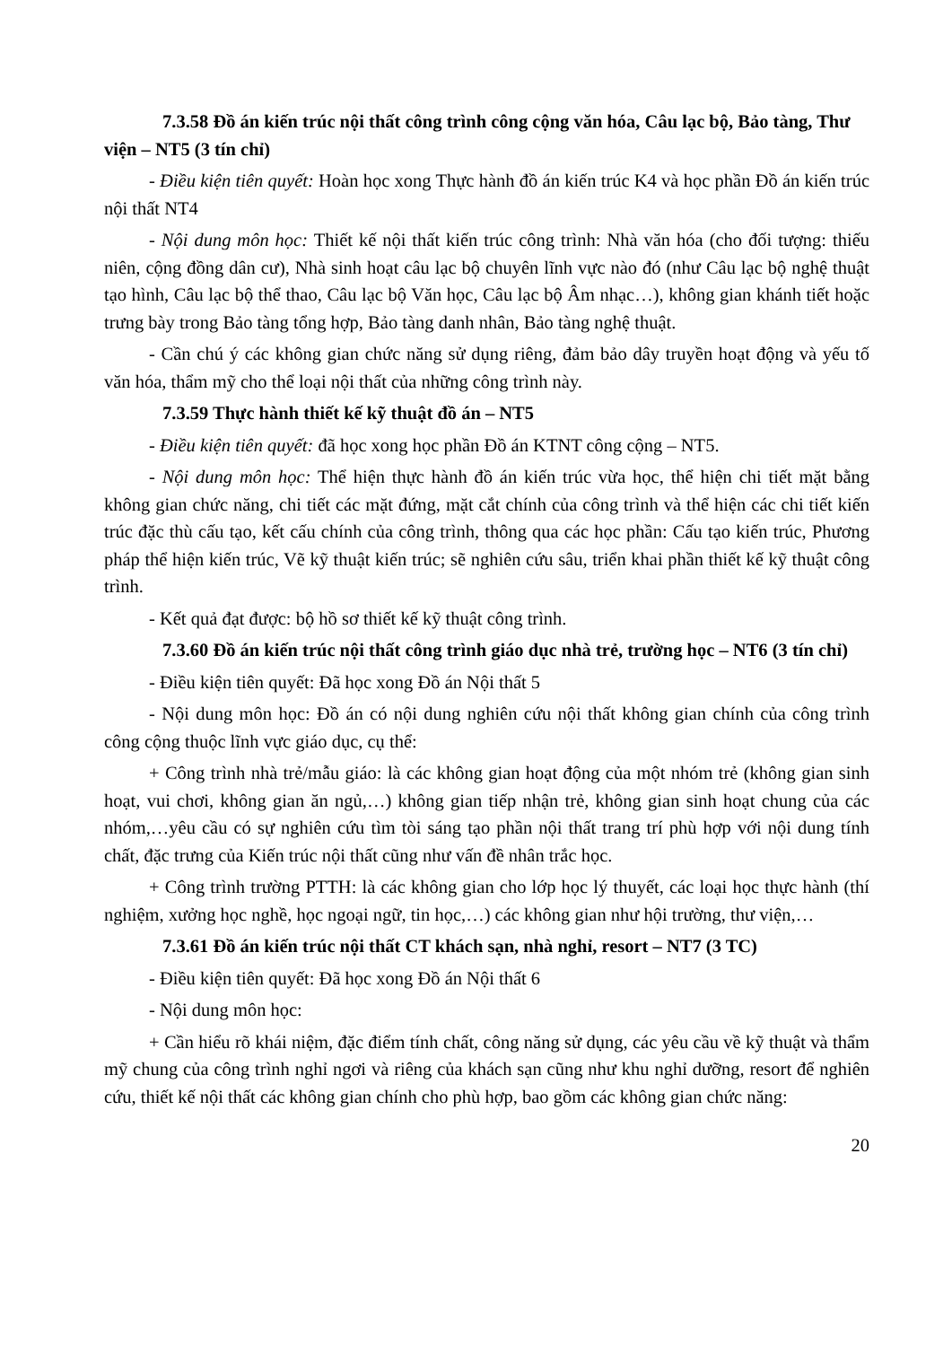7.3.58 Đồ án kiến trúc nội thất công trình công cộng văn hóa, Câu lạc bộ, Bảo tàng, Thư viện – NT5 (3 tín chỉ)
- Điều kiện tiên quyết: Hoàn học xong Thực hành đồ án kiến trúc K4 và học phần Đồ án kiến trúc nội thất NT4
- Nội dung môn học: Thiết kế nội thất kiến trúc công trình: Nhà văn hóa (cho đối tượng: thiếu niên, cộng đồng dân cư), Nhà sinh hoạt câu lạc bộ chuyên lĩnh vực nào đó (như Câu lạc bộ nghệ thuật tạo hình, Câu lạc bộ thể thao, Câu lạc bộ Văn học, Câu lạc bộ Âm nhạc…), không gian khánh tiết hoặc trưng bày trong Bảo tàng tổng hợp, Bảo tàng danh nhân, Bảo tàng nghệ thuật.
- Cần chú ý các không gian chức năng sử dụng riêng, đảm bảo dây truyền hoạt động và yếu tố văn hóa, thẩm mỹ cho thể loại nội thất của những công trình này.
7.3.59 Thực hành thiết kế kỹ thuật đồ án – NT5
- Điều kiện tiên quyết: đã học xong học phần Đồ án KTNT công cộng – NT5.
- Nội dung môn học: Thể hiện thực hành đồ án kiến trúc vừa học, thể hiện chi tiết mặt bằng không gian chức năng, chi tiết các mặt đứng, mặt cắt chính của công trình và thể hiện các chi tiết kiến trúc đặc thù cấu tạo, kết cấu chính của công trình, thông qua các học phần: Cấu tạo kiến trúc, Phương pháp thể hiện kiến trúc, Vẽ kỹ thuật kiến trúc; sẽ nghiên cứu sâu, triển khai phần thiết kế kỹ thuật công trình.
- Kết quả đạt được: bộ hồ sơ thiết kế kỹ thuật công trình.
7.3.60 Đồ án kiến trúc nội thất công trình giáo dục nhà trẻ, trường học – NT6 (3 tín chỉ)
- Điều kiện tiên quyết: Đã học xong Đồ án Nội thất 5
- Nội dung môn học: Đồ án có nội dung nghiên cứu nội thất không gian chính của công trình công cộng thuộc lĩnh vực giáo dục, cụ thể:
+ Công trình nhà trẻ/mẫu giáo: là các không gian hoạt động của một nhóm trẻ (không gian sinh hoạt, vui chơi, không gian ăn ngủ,…) không gian tiếp nhận trẻ, không gian sinh hoạt chung của các nhóm,…yêu cầu có sự nghiên cứu tìm tòi sáng tạo phần nội thất trang trí phù hợp với nội dung tính chất, đặc trưng của Kiến trúc nội thất cũng như vấn đề nhân trắc học.
+ Công trình trường PTTH: là các không gian cho lớp học lý thuyết, các loại học thực hành (thí nghiệm, xưởng học nghề, học ngoại ngữ, tin học,…) các không gian như hội trường, thư viện,…
7.3.61 Đồ án kiến trúc nội thất CT khách sạn, nhà nghỉ, resort – NT7 (3 TC)
- Điều kiện tiên quyết: Đã học xong Đồ án Nội thất 6
- Nội dung môn học:
+ Cần hiểu rõ khái niệm, đặc điểm tính chất, công năng sử dụng, các yêu cầu về kỹ thuật và thẩm mỹ chung của công trình nghỉ ngơi và riêng của khách sạn cũng như khu nghỉ dưỡng, resort để nghiên cứu, thiết kế nội thất các không gian chính cho phù hợp, bao gồm các không gian chức năng:
20